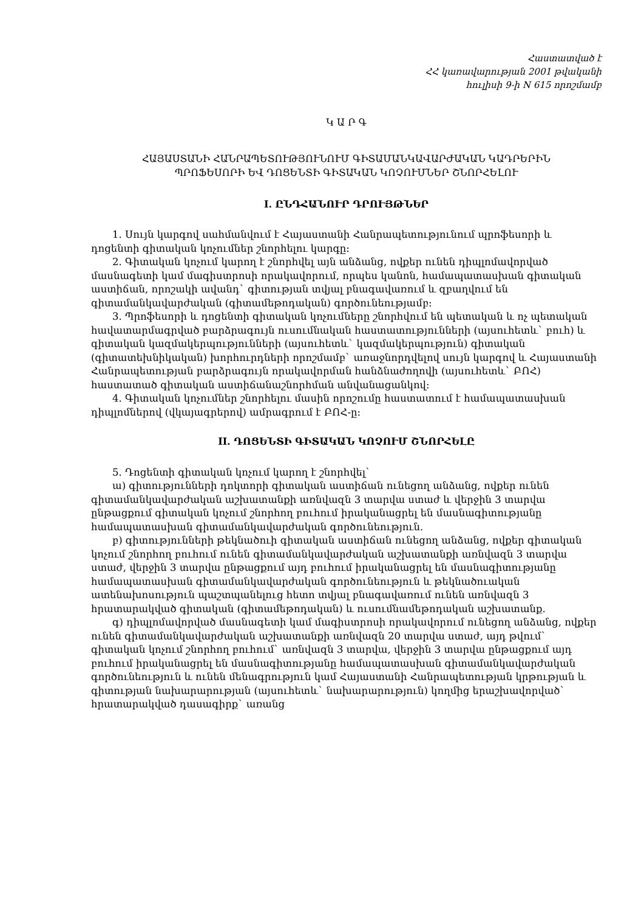Հաստատված է
ՀՀ կառավարության 2001 թվականի
հուլիսի 9-ի N 615 որոշմամբ
Կ Ա Ր Գ
ՀԱՅԱՍՏԱՆԻ ՀԱՆՐԱՊԵՏՈՒԹՅՈՒՆՈՒՄ ԳԻՏԱՄԱՆԿԱՎԱՐԺԱԿԱՆ ԿԱԴՐԵՐԻՆ
ՊՐՈՖԵՍՈՐԻ ԵՎ ԴՈՑԵՆՏԻ ԳԻՏԱԿԱՆ ԿՈՉՈՒՄՆԵՐ ՇՆՈՐՀԵԼՈՒ
I. ԸՆԴՀԱՆՈՒՐ ԴՐՈՒՅԹՆԵՐ
1. Սույն կարգով սահմանվում է Հայաստանի Հանրապետությունում պրոֆեսորի և դոցենտի գիտական կոչումներ շնորհելու կարգը:
2. Գիտական կոչում կարող է շնորհվել այն անձանց, ովքեր ունեն դիպլոմավորված մասնագետի կամ մագիստրոսի որակավորում, որպես կանոն, համապատասխան գիտական աստիճան, որոշակի ավանդ` գիտության տվյալ բնագավառում և զբաղվում են գիտամանկավարժական (գիտամեթոդական) գործունեությամբ:
3. Պրոֆեսորի և դոցենտի գիտական կոչումները շնորհվում են պետական և ոչ պետական հավատարմագրված բարձրագույն ուսումնական հաստատությունների (այսուհետև` բուհ) և գիտական կազմակերպությունների (այսուհետև` կազմակերպություն) գիտական (գիտատեխնիկական) խորհուրդների որոշմամբ` առաջնորդվելով սույն կարգով և Հայաստանի Հանրապետության բարձրագույն որակավորման հանձնաժողովի (այսուհետև` ԲՈՀ) հաստատած գիտական աստիճանաշնորհման անվանացանկով:
4. Գիտական կոչումներ շնորհելու մասին որոշումը հաստատում է համապատասխան դիպլոմներով (վկայագրերով) ամրագրում է ԲՈՀ-ը:
II. ԴՈՑԵՆՏԻ ԳԻՏԱԿԱՆ ԿՈՉՈՒՄ ՇՆՈՐՀԵԼԸ
5. Դոցենտի գիտական կոչում կարող է շնորհվել`
ա) գիտությունների դոկտորի գիտական աստիճան ունեցող անձանց, ովքեր ունեն գիտամանկավարժական աշխատանքի առնվազն 3 տարվա ստաժ և վերջին 3 տարվա ընթացքում գիտական կոչում շնորհող բուհում իրականացրել են մասնագիտությանը համապատասխան գիտամանկավարժական գործունեություն.
բ) գիտությունների թեկնածուի գիտական աստիճան ունեցող անձանց, ովքեր գիտական կոչում շնորհող բուհում ունեն գիտամանկավարժական աշխատանքի առնվազն 3 տարվա ստաժ, վերջին 3 տարվա ընթացքում այդ բուհում իրականացրել են մասնագիտությանը համապատասխան գիտամանկավարժական գործունեություն և թեկնածուական ատենախոսություն պաշտպանելուց հետո տվյալ բնագավառում ունեն առնվազն 3 հրատարակված գիտական (գիտամեթոդական) և ուսումնամեթոդական աշխատանք.
գ) դիպլոմավորված մասնագետի կամ մագիստրոսի որակավորում ունեցող անձանց, ովքեր ունեն գիտամանկավարժական աշխատանքի առնվազն 20 տարվա ստաժ, այդ թվում` գիտական կոչում շնորհող բուհում` առնվազն 3 տարվա, վերջին 3 տարվա ընթացքում այդ բուհում իրականացրել են մասնագիտությանը համապատասխան գիտամանկավարժական գործունեություն և ունեն մենագրություն կամ Հայաստանի Հանրապետության կրթության և գիտության նախարարության (այսուհետև` նախարարություն) կողմից երաշխավորված` հրատարակված դասագիրք` առանց